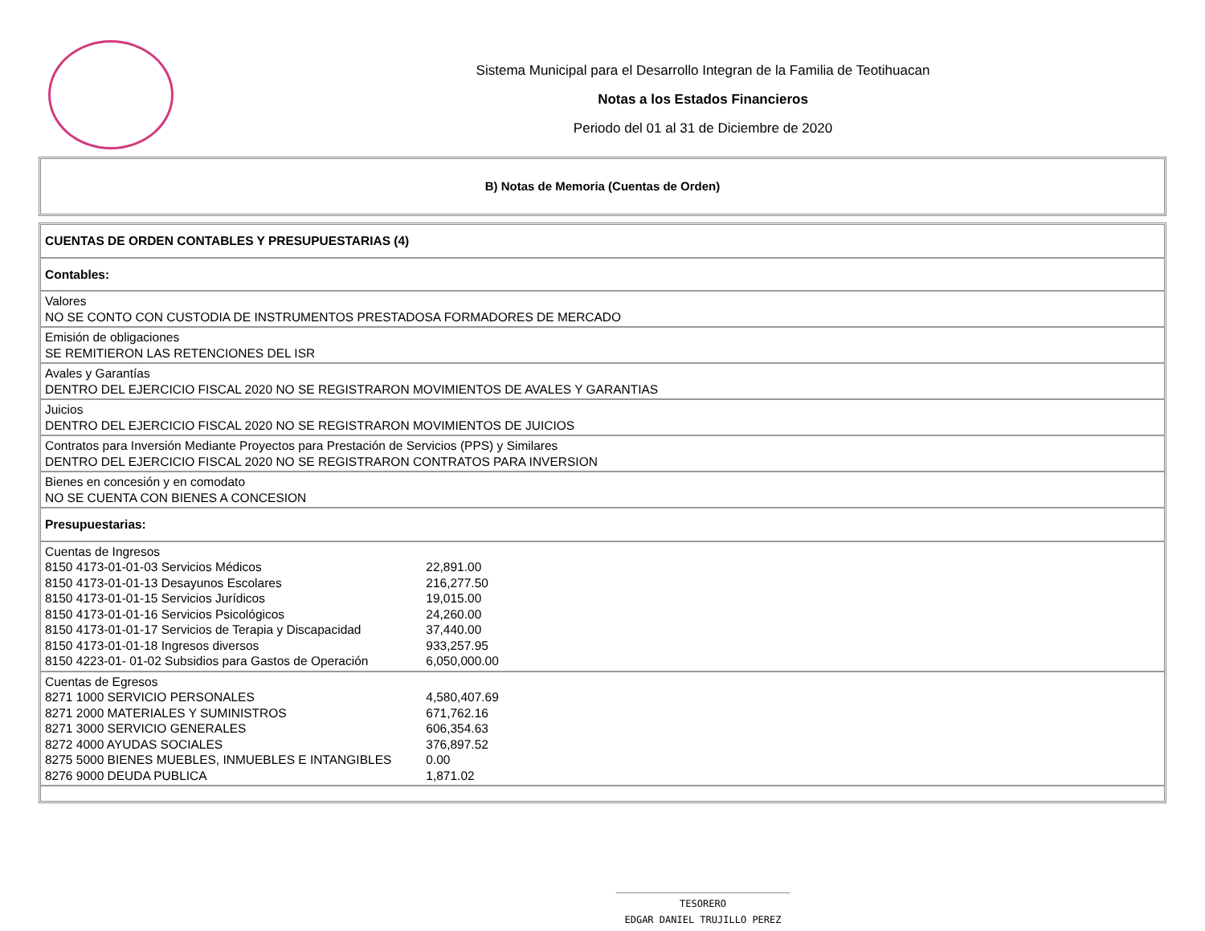Sistema Municipal para el Desarrollo Integran de la Familia de Teotihuacan
Notas a los Estados Financieros
Periodo del 01 al 31 de Diciembre de 2020
B) Notas de Memoria (Cuentas de Orden)
| CUENTAS DE ORDEN CONTABLES Y PRESUPUESTARIAS (4) |
| Contables: |
| Valores NO SE CONTO CON CUSTODIA DE INSTRUMENTOS PRESTADOSA FORMADORES DE MERCADO |
| Emisión de obligaciones SE REMITIERON LAS RETENCIONES DEL ISR |
| Avales y Garantías DENTRO DEL EJERCICIO FISCAL 2020 NO SE REGISTRARON MOVIMIENTOS DE AVALES Y GARANTIAS |
| Juicios DENTRO DEL EJERCICIO FISCAL 2020 NO SE REGISTRARON MOVIMIENTOS DE JUICIOS |
| Contratos para Inversión Mediante Proyectos para Prestación de Servicios (PPS) y Similares DENTRO DEL EJERCICIO FISCAL 2020 NO SE REGISTRARON CONTRATOS PARA INVERSION |
| Bienes en concesión y en comodato NO SE CUENTA CON BIENES A CONCESION |
| Presupuestarias: |
| Cuentas de Ingresos 8150 4173-01-01-03 Servicios Médicos 22,891.00 8150 4173-01-01-13 Desayunos Escolares 216,277.50 8150 4173-01-01-15 Servicios Jurídicos 19,015.00 8150 4173-01-01-16 Servicios Psicológicos 24,260.00 8150 4173-01-01-17 Servicios de Terapia y Discapacidad 37,440.00 8150 4173-01-01-18 Ingresos diversos 933,257.95 8150 4223-01- 01-02 Subsidios para Gastos de Operación 6,050,000.00 |
| Cuentas de Egresos 8271 1000 SERVICIO PERSONALES 4,580,407.69 8271 2000 MATERIALES Y SUMINISTROS 671,762.16 8271 3000 SERVICIO GENERALES 606,354.63 8272 4000 AYUDAS SOCIALES 376,897.52 8275 5000 BIENES MUEBLES, INMUEBLES E INTANGIBLES 0.00 8276 9000 DEUDA PUBLICA 1,871.02 |
______________________________
TESORERO
EDGAR DANIEL TRUJILLO PEREZ